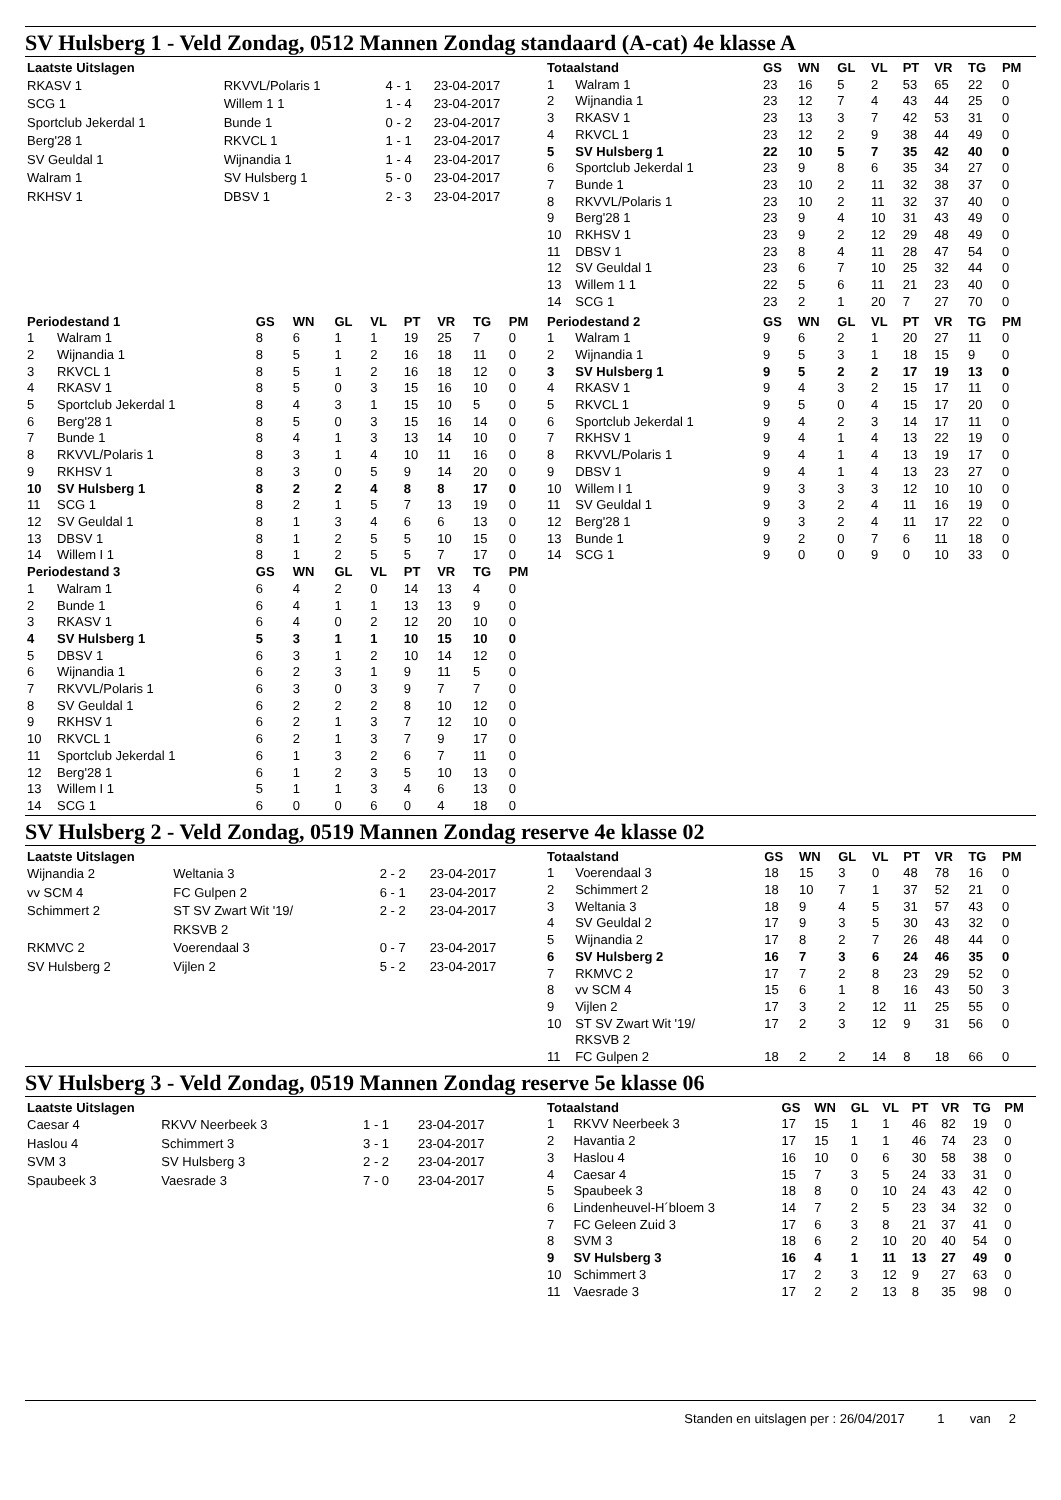SV Hulsberg 1 - Veld Zondag, 0512 Mannen Zondag standaard (A-cat) 4e klasse A
| Laatste Uitslagen | | | |
| --- | --- | --- | --- |
| RKASV 1 | RKVVL/Polaris 1 | 4 - 1 | 23-04-2017 |
| SCG 1 | Willem 1 1 | 1 - 4 | 23-04-2017 |
| Sportclub Jekerdal 1 | Bunde 1 | 0 - 2 | 23-04-2017 |
| Berg'28 1 | RKVCL 1 | 1 - 1 | 23-04-2017 |
| SV Geuldal 1 | Wijnandia 1 | 1 - 4 | 23-04-2017 |
| Walram 1 | SV Hulsberg 1 | 5 - 0 | 23-04-2017 |
| RKHSV 1 | DBSV 1 | 2 - 3 | 23-04-2017 |
| Totaalstand | | GS | WN | GL | VL | PT | VR | TG | PM |
| --- | --- | --- | --- | --- | --- | --- | --- | --- | --- |
| 1 | Walram 1 | 23 | 16 | 5 | 2 | 53 | 65 | 22 | 0 |
| 2 | Wijnandia 1 | 23 | 12 | 7 | 4 | 43 | 44 | 25 | 0 |
| 3 | RKASV 1 | 23 | 13 | 3 | 7 | 42 | 53 | 31 | 0 |
| 4 | RKVCL 1 | 23 | 12 | 2 | 9 | 38 | 44 | 49 | 0 |
| 5 | SV Hulsberg 1 | 22 | 10 | 5 | 7 | 35 | 42 | 40 | 0 |
| 6 | Sportclub Jekerdal 1 | 23 | 9 | 8 | 6 | 35 | 34 | 27 | 0 |
| 7 | Bunde 1 | 23 | 10 | 2 | 11 | 32 | 38 | 37 | 0 |
| 8 | RKVVL/Polaris 1 | 23 | 10 | 2 | 11 | 32 | 37 | 40 | 0 |
| 9 | Berg'28 1 | 23 | 9 | 4 | 10 | 31 | 43 | 49 | 0 |
| 10 | RKHSV 1 | 23 | 9 | 2 | 12 | 29 | 48 | 49 | 0 |
| 11 | DBSV 1 | 23 | 8 | 4 | 11 | 28 | 47 | 54 | 0 |
| 12 | SV Geuldal 1 | 23 | 6 | 7 | 10 | 25 | 32 | 44 | 0 |
| 13 | Willem 1 1 | 22 | 5 | 6 | 11 | 21 | 23 | 40 | 0 |
| 14 | SCG 1 | 23 | 2 | 1 | 20 | 7 | 27 | 70 | 0 |
| Periodestand 1 | | GS | WN | GL | VL | PT | VR | TG | PM |
| --- | --- | --- | --- | --- | --- | --- | --- | --- | --- |
| 1 | Walram 1 | 8 | 6 | 1 | 1 | 19 | 25 | 7 | 0 |
| 2 | Wijnandia 1 | 8 | 5 | 1 | 2 | 16 | 18 | 11 | 0 |
| 3 | RKVCL 1 | 8 | 5 | 1 | 2 | 16 | 18 | 12 | 0 |
| 4 | RKASV 1 | 8 | 5 | 0 | 3 | 15 | 16 | 10 | 0 |
| 5 | Sportclub Jekerdal 1 | 8 | 4 | 3 | 1 | 15 | 10 | 5 | 0 |
| 6 | Berg'28 1 | 8 | 5 | 0 | 3 | 15 | 16 | 14 | 0 |
| 7 | Bunde 1 | 8 | 4 | 1 | 3 | 13 | 14 | 10 | 0 |
| 8 | RKVVL/Polaris 1 | 8 | 3 | 1 | 4 | 10 | 11 | 16 | 0 |
| 9 | RKHSV 1 | 8 | 3 | 0 | 5 | 9 | 14 | 20 | 0 |
| 10 | SV Hulsberg 1 | 8 | 2 | 2 | 4 | 8 | 8 | 17 | 0 |
| 11 | SCG 1 | 8 | 2 | 1 | 5 | 7 | 13 | 19 | 0 |
| 12 | SV Geuldal 1 | 8 | 1 | 3 | 4 | 6 | 6 | 13 | 0 |
| 13 | DBSV 1 | 8 | 1 | 2 | 5 | 5 | 10 | 15 | 0 |
| 14 | Willem I 1 | 8 | 1 | 2 | 5 | 5 | 7 | 17 | 0 |
| Periodestand 3 | | GS | WN | GL | VL | PT | VR | TG | PM |
| 1 | Walram 1 | 6 | 4 | 2 | 0 | 14 | 13 | 4 | 0 |
| 2 | Bunde 1 | 6 | 4 | 1 | 1 | 13 | 13 | 9 | 0 |
| 3 | RKASV 1 | 6 | 4 | 0 | 2 | 12 | 20 | 10 | 0 |
| 4 | SV Hulsberg 1 | 5 | 3 | 1 | 1 | 10 | 15 | 10 | 0 |
| 5 | DBSV 1 | 6 | 3 | 1 | 2 | 10 | 14 | 12 | 0 |
| 6 | Wijnandia 1 | 6 | 2 | 3 | 1 | 9 | 11 | 5 | 0 |
| 7 | RKVVL/Polaris 1 | 6 | 3 | 0 | 3 | 9 | 7 | 7 | 0 |
| 8 | SV Geuldal 1 | 6 | 2 | 2 | 2 | 8 | 10 | 12 | 0 |
| 9 | RKHSV 1 | 6 | 2 | 1 | 3 | 7 | 12 | 10 | 0 |
| 10 | RKVCL 1 | 6 | 2 | 1 | 3 | 7 | 9 | 17 | 0 |
| 11 | Sportclub Jekerdal 1 | 6 | 1 | 3 | 2 | 6 | 7 | 11 | 0 |
| 12 | Berg'28 1 | 6 | 1 | 2 | 3 | 5 | 10 | 13 | 0 |
| 13 | Willem I 1 | 5 | 1 | 1 | 3 | 4 | 6 | 13 | 0 |
| 14 | SCG 1 | 6 | 0 | 0 | 6 | 0 | 4 | 18 | 0 |
| Periodestand 2 | | GS | WN | GL | VL | PT | VR | TG | PM |
| --- | --- | --- | --- | --- | --- | --- | --- | --- | --- |
| 1 | Walram 1 | 9 | 6 | 2 | 1 | 20 | 27 | 11 | 0 |
| 2 | Wijnandia 1 | 9 | 5 | 3 | 1 | 18 | 15 | 9 | 0 |
| 3 | SV Hulsberg 1 | 9 | 5 | 2 | 2 | 17 | 19 | 13 | 0 |
| 4 | RKASV 1 | 9 | 4 | 3 | 2 | 15 | 17 | 11 | 0 |
| 5 | RKVCL 1 | 9 | 5 | 0 | 4 | 15 | 17 | 20 | 0 |
| 6 | Sportclub Jekerdal 1 | 9 | 4 | 2 | 3 | 14 | 17 | 11 | 0 |
| 7 | RKHSV 1 | 9 | 4 | 1 | 4 | 13 | 22 | 19 | 0 |
| 8 | RKVVL/Polaris 1 | 9 | 4 | 1 | 4 | 13 | 19 | 17 | 0 |
| 9 | DBSV 1 | 9 | 4 | 1 | 4 | 13 | 23 | 27 | 0 |
| 10 | Willem I 1 | 9 | 3 | 3 | 3 | 12 | 10 | 10 | 0 |
| 11 | SV Geuldal 1 | 9 | 3 | 2 | 4 | 11 | 16 | 19 | 0 |
| 12 | Berg'28 1 | 9 | 3 | 2 | 4 | 11 | 17 | 22 | 0 |
| 13 | Bunde 1 | 9 | 2 | 0 | 7 | 6 | 11 | 18 | 0 |
| 14 | SCG 1 | 9 | 0 | 0 | 9 | 0 | 10 | 33 | 0 |
SV Hulsberg 2 - Veld Zondag, 0519 Mannen Zondag reserve 4e klasse 02
| Laatste Uitslagen | | | |
| --- | --- | --- | --- |
| Wijnandia 2 | Weltania 3 | 2 - 2 | 23-04-2017 |
| vv SCM 4 | FC Gulpen 2 | 6 - 1 | 23-04-2017 |
| Schimmert 2 | ST SV Zwart Wit '19/ RKSVB 2 | 2 - 2 | 23-04-2017 |
| RKMVC 2 | Voerendaal 3 | 0 - 7 | 23-04-2017 |
| SV Hulsberg 2 | Vijlen 2 | 5 - 2 | 23-04-2017 |
| Totaalstand | | GS | WN | GL | VL | PT | VR | TG | PM |
| --- | --- | --- | --- | --- | --- | --- | --- | --- | --- |
| 1 | Voerendaal 3 | 18 | 15 | 3 | 0 | 48 | 78 | 16 | 0 |
| 2 | Schimmert 2 | 18 | 10 | 7 | 1 | 37 | 52 | 21 | 0 |
| 3 | Weltania 3 | 18 | 9 | 4 | 5 | 31 | 57 | 43 | 0 |
| 4 | SV Geuldal 2 | 17 | 9 | 3 | 5 | 30 | 43 | 32 | 0 |
| 5 | Wijnandia 2 | 17 | 8 | 2 | 7 | 26 | 48 | 44 | 0 |
| 6 | SV Hulsberg 2 | 16 | 7 | 3 | 6 | 24 | 46 | 35 | 0 |
| 7 | RKMVC 2 | 17 | 7 | 2 | 8 | 23 | 29 | 52 | 0 |
| 8 | vv SCM 4 | 15 | 6 | 1 | 8 | 16 | 43 | 50 | 3 |
| 9 | Vijlen 2 | 17 | 3 | 2 | 12 | 11 | 25 | 55 | 0 |
| 10 | ST SV Zwart Wit '19/ RKSVB 2 | 17 | 2 | 3 | 12 | 9 | 31 | 56 | 0 |
| 11 | FC Gulpen 2 | 18 | 2 | 2 | 14 | 8 | 18 | 66 | 0 |
SV Hulsberg 3 - Veld Zondag, 0519 Mannen Zondag reserve 5e klasse 06
| Laatste Uitslagen | | | |
| --- | --- | --- | --- |
| Caesar 4 | RKVV Neerbeek 3 | 1 - 1 | 23-04-2017 |
| Haslou 4 | Schimmert 3 | 3 - 1 | 23-04-2017 |
| SVM 3 | SV Hulsberg 3 | 2 - 2 | 23-04-2017 |
| Spaubeek 3 | Vaesrade 3 | 7 - 0 | 23-04-2017 |
| Totaalstand | | GS | WN | GL | VL | PT | VR | TG | PM |
| --- | --- | --- | --- | --- | --- | --- | --- | --- | --- |
| 1 | RKVV Neerbeek 3 | 17 | 15 | 1 | 1 | 46 | 82 | 19 | 0 |
| 2 | Havantia 2 | 17 | 15 | 1 | 1 | 46 | 74 | 23 | 0 |
| 3 | Haslou 4 | 16 | 10 | 0 | 6 | 30 | 58 | 38 | 0 |
| 4 | Caesar 4 | 15 | 7 | 3 | 5 | 24 | 33 | 31 | 0 |
| 5 | Spaubeek 3 | 18 | 8 | 0 | 10 | 24 | 43 | 42 | 0 |
| 6 | Lindenheuvel-H´bloem 3 | 14 | 7 | 2 | 5 | 23 | 34 | 32 | 0 |
| 7 | FC Geleen Zuid 3 | 17 | 6 | 3 | 8 | 21 | 37 | 41 | 0 |
| 8 | SVM 3 | 18 | 6 | 2 | 10 | 20 | 40 | 54 | 0 |
| 9 | SV Hulsberg 3 | 16 | 4 | 1 | 11 | 13 | 27 | 49 | 0 |
| 10 | Schimmert 3 | 17 | 2 | 3 | 12 | 9 | 27 | 63 | 0 |
| 11 | Vaesrade 3 | 17 | 2 | 2 | 13 | 8 | 35 | 98 | 0 |
Standen en uitslagen per : 26/04/2017 1 van 2